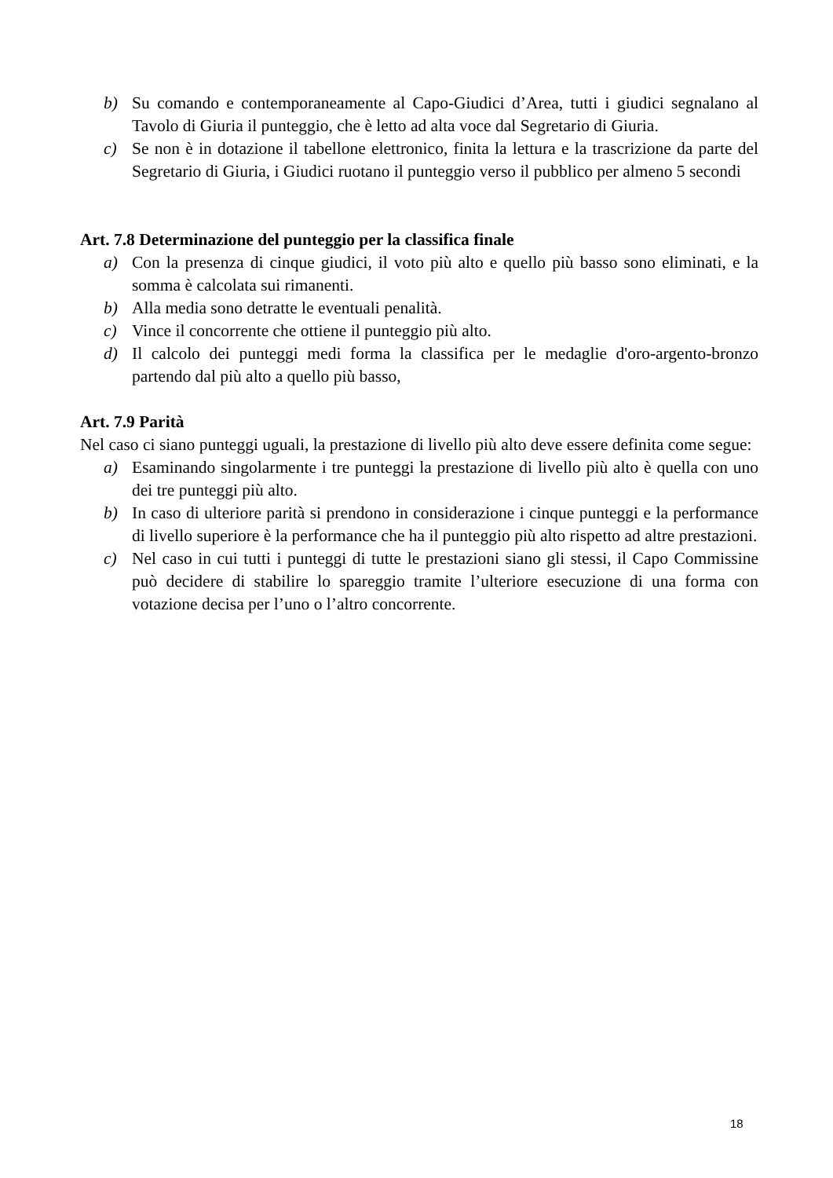b) Su comando e contemporaneamente al Capo-Giudici d’Area, tutti i giudici segnalano al Tavolo di Giuria il punteggio, che è letto ad alta voce dal Segretario di Giuria.
c) Se non è in dotazione il tabellone elettronico, finita la lettura e la trascrizione da parte del Segretario di Giuria, i Giudici ruotano il punteggio verso il pubblico per almeno 5 secondi
Art. 7.8 Determinazione del punteggio per la classifica finale
a) Con la presenza di cinque giudici, il voto più alto e quello più basso sono eliminati, e la somma è calcolata sui rimanenti.
b) Alla media sono detratte le eventuali penalità.
c) Vince il concorrente che ottiene il punteggio più alto.
d) Il calcolo dei punteggi medi forma la classifica per le medaglie d'oro-argento-bronzo partendo dal più alto a quello più basso,
Art. 7.9 Parità
Nel caso ci siano punteggi uguali, la prestazione di livello più alto deve essere definita come segue:
a) Esaminando singolarmente i tre punteggi la prestazione di livello più alto è quella con uno dei tre punteggi più alto.
b) In caso di ulteriore parità si prendono in considerazione i cinque punteggi e la performance di livello superiore è la performance che ha il punteggio più alto rispetto ad altre prestazioni.
c) Nel caso in cui tutti i punteggi di tutte le prestazioni siano gli stessi, il Capo Commissine può decidere di stabilire lo spareggio tramite l’ulteriore esecuzione di una forma con votazione decisa per l’uno o l’altro concorrente.
18